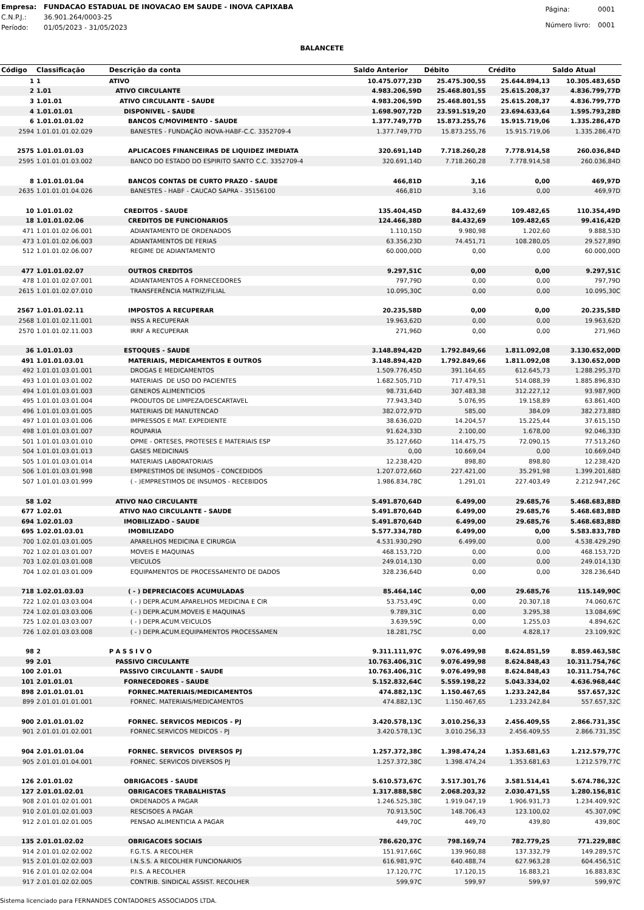| Empresa: | FUNDACAO ESTADUAL DE INOVACAO EM SAUDE - INOVA CAPIXABA |
| C.N.P.J.: | 36.901.264/0003-25 |
| Período: | 01/05/2023 - 31/05/2023 |
| Página: | 0001 |
| Número livro: | 0001 |
BALANCETE
| Código | Classificação | Descrição da conta | Saldo Anterior | Débito | Crédito | Saldo Atual |
| --- | --- | --- | --- | --- | --- | --- |
| 1 | 1 | ATIVO | 10.475.077,23D | 25.475.300,55 | 25.644.894,13 | 10.305.483,65D |
| 2 | 1.01 | ATIVO CIRCULANTE | 4.983.206,59D | 25.468.801,55 | 25.615.208,37 | 4.836.799,77D |
| 3 | 1.01.01 | ATIVO CIRCULANTE - SAUDE | 4.983.206,59D | 25.468.801,55 | 25.615.208,37 | 4.836.799,77D |
| 4 | 1.01.01.01 | DISPONIVEL - SAUDE | 1.698.907,72D | 23.591.519,20 | 23.694.633,64 | 1.595.793,28D |
| 6 | 1.01.01.01.02 | BANCOS C/MOVIMENTO - SAUDE | 1.377.749,77D | 15.873.255,76 | 15.915.719,06 | 1.335.286,47D |
| 2594 | 1.01.01.01.02.029 | BANESTES - FUNDAÇÃO iNOVA-HABF-C.C. 3352709-4 | 1.377.749,77D | 15.873.255,76 | 15.915.719,06 | 1.335.286,47D |
| 2575 | 1.01.01.01.03 | APLICACOES FINANCEIRAS DE LIQUIDEZ IMEDIATA | 320.691,14D | 7.718.260,28 | 7.778.914,58 | 260.036,84D |
| 2595 | 1.01.01.01.03.002 | BANCO DO ESTADO DO ESPIRITO SANTO C.C. 3352709-4 | 320.691,14D | 7.718.260,28 | 7.778.914,58 | 260.036,84D |
| 8 | 1.01.01.01.04 | BANCOS CONTAS DE CURTO PRAZO - SAUDE | 466,81D | 3,16 | 0,00 | 469,97D |
| 2635 | 1.01.01.01.04.026 | BANESTES - HABF - CAUCAO SAPRA - 35156100 | 466,81D | 3,16 | 0,00 | 469,97D |
| 10 | 1.01.01.02 | CREDITOS - SAUDE | 135.404,45D | 84.432,69 | 109.482,65 | 110.354,49D |
| 18 | 1.01.01.02.06 | CREDITOS DE FUNCIONARIOS | 124.466,38D | 84.432,69 | 109.482,65 | 99.416,42D |
| 471 | 1.01.01.02.06.001 | ADIANTAMENTO DE ORDENADOS | 1.110,15D | 9.980,98 | 1.202,60 | 9.888,53D |
| 473 | 1.01.01.02.06.003 | ADIANTAMENTOS DE FERIAS | 63.356,23D | 74.451,71 | 108.280,05 | 29.527,89D |
| 512 | 1.01.01.02.06.007 | REGIME DE ADIANTAMENTO | 60.000,00D | 0,00 | 0,00 | 60.000,00D |
| 477 | 1.01.01.02.07 | OUTROS CREDITOS | 9.297,51C | 0,00 | 0,00 | 9.297,51C |
| 478 | 1.01.01.02.07.001 | ADIANTAMENTOS A FORNECEDORES | 797,79D | 0,00 | 0,00 | 797,79D |
| 2615 | 1.01.01.02.07.010 | TRANSFERÊNCIA MATRIZ/FILIAL | 10.095,30C | 0,00 | 0,00 | 10.095,30C |
| 2567 | 1.01.01.02.11 | IMPOSTOS A RECUPERAR | 20.235,58D | 0,00 | 0,00 | 20.235,58D |
| 2568 | 1.01.01.02.11.001 | INSS A RECUPERAR | 19.963,62D | 0,00 | 0,00 | 19.963,62D |
| 2570 | 1.01.01.02.11.003 | IRRF A RECUPERAR | 271,96D | 0,00 | 0,00 | 271,96D |
| 36 | 1.01.01.03 | ESTOQUES - SAUDE | 3.148.894,42D | 1.792.849,66 | 1.811.092,08 | 3.130.652,00D |
| 491 | 1.01.01.03.01 | MATERIAIS, MEDICAMENTOS E OUTROS | 3.148.894,42D | 1.792.849,66 | 1.811.092,08 | 3.130.652,00D |
| 492 | 1.01.01.03.01.001 | DROGAS E MEDICAMENTOS | 1.509.776,45D | 391.164,65 | 612.645,73 | 1.288.295,37D |
| 493 | 1.01.01.03.01.002 | MATERIAIS DE USO DO PACIENTES | 1.682.505,71D | 717.479,51 | 514.088,39 | 1.885.896,83D |
| 494 | 1.01.01.03.01.003 | GENEROS ALIMENTICIOS | 98.731,64D | 307.483,38 | 312.227,12 | 93.987,90D |
| 495 | 1.01.01.03.01.004 | PRODUTOS DE LIMPEZA/DESCARTAVEL | 77.943,34D | 5.076,95 | 19.158,89 | 63.861,40D |
| 496 | 1.01.01.03.01.005 | MATERIAIS DE MANUTENCAO | 382.072,97D | 585,00 | 384,09 | 382.273,88D |
| 497 | 1.01.01.03.01.006 | IMPRESSOS E MAT. EXPEDIENTE | 38.636,02D | 14.204,57 | 15.225,44 | 37.615,15D |
| 498 | 1.01.01.03.01.007 | ROUPARIA | 91.624,33D | 2.100,00 | 1.678,00 | 92.046,33D |
| 501 | 1.01.01.03.01.010 | OPME - ORTESES, PROTESES E MATERIAIS ESP | 35.127,66D | 114.475,75 | 72.090,15 | 77.513,26D |
| 504 | 1.01.01.03.01.013 | GASES MEDICINAIS | 0,00 | 10.669,04 | 0,00 | 10.669,04D |
| 505 | 1.01.01.03.01.014 | MATERIAIS LABORATORIAIS | 12.238,42D | 898,80 | 898,80 | 12.238,42D |
| 506 | 1.01.01.03.01.998 | EMPRESTIMOS DE INSUMOS - CONCEDIDOS | 1.207.072,66D | 227.421,00 | 35.291,98 | 1.399.201,68D |
| 507 | 1.01.01.03.01.999 | ( - )EMPRESTIMOS DE INSUMOS - RECEBIDOS | 1.986.834,78C | 1.291,01 | 227.403,49 | 2.212.947,26C |
| 58 | 1.02 | ATIVO NAO CIRCULANTE | 5.491.870,64D | 6.499,00 | 29.685,76 | 5.468.683,88D |
| 677 | 1.02.01 | ATIVO NAO CIRCULANTE - SAUDE | 5.491.870,64D | 6.499,00 | 29.685,76 | 5.468.683,88D |
| 694 | 1.02.01.03 | IMOBILIZADO - SAUDE | 5.491.870,64D | 6.499,00 | 29.685,76 | 5.468.683,88D |
| 695 | 1.02.01.03.01 | IMOBILIZADO | 5.577.334,78D | 6.499,00 | 0,00 | 5.583.833,78D |
| 700 | 1.02.01.03.01.005 | APARELHOS MEDICINA E CIRURGIA | 4.531.930,29D | 6.499,00 | 0,00 | 4.538.429,29D |
| 702 | 1.02.01.03.01.007 | MOVEIS E MAQUINAS | 468.153,72D | 0,00 | 0,00 | 468.153,72D |
| 703 | 1.02.01.03.01.008 | VEICULOS | 249.014,13D | 0,00 | 0,00 | 249.014,13D |
| 704 | 1.02.01.03.01.009 | EQUIPAMENTOS DE PROCESSAMENTO DE DADOS | 328.236,64D | 0,00 | 0,00 | 328.236,64D |
| 718 | 1.02.01.03.03 | ( - ) DEPRECIACOES ACUMULADAS | 85.464,14C | 0,00 | 29.685,76 | 115.149,90C |
| 722 | 1.02.01.03.03.004 | ( - ) DEPR.ACUM.APARELHOS MEDICINA E CIR | 53.753,49C | 0,00 | 20.307,18 | 74.060,67C |
| 724 | 1.02.01.03.03.006 | ( - ) DEPR.ACUM.MOVEIS E MAQUINAS | 9.789,31C | 0,00 | 3.295,38 | 13.084,69C |
| 725 | 1.02.01.03.03.007 | ( - ) DEPR.ACUM.VEICULOS | 3.639,59C | 0,00 | 1.255,03 | 4.894,62C |
| 726 | 1.02.01.03.03.008 | ( - ) DEPR.ACUM.EQUIPAMENTOS PROCESSAMEN | 18.281,75C | 0,00 | 4.828,17 | 23.109,92C |
| 98 | 2 | P A S S I V O | 9.311.111,97C | 9.076.499,98 | 8.624.851,59 | 8.859.463,58C |
| 99 | 2.01 | PASSIVO CIRCULANTE | 10.763.406,31C | 9.076.499,98 | 8.624.848,43 | 10.311.754,76C |
| 100 | 2.01.01 | PASSIVO CIRCULANTE - SAUDE | 10.763.406,31C | 9.076.499,98 | 8.624.848,43 | 10.311.754,76C |
| 101 | 2.01.01.01 | FORNECEDORES - SAUDE | 5.152.832,64C | 5.559.198,22 | 5.043.334,02 | 4.636.968,44C |
| 898 | 2.01.01.01.01 | FORNEC.MATERIAIS/MEDICAMENTOS | 474.882,13C | 1.150.467,65 | 1.233.242,84 | 557.657,32C |
| 899 | 2.01.01.01.01.001 | FORNEC. MATERIAIS/MEDICAMENTOS | 474.882,13C | 1.150.467,65 | 1.233.242,84 | 557.657,32C |
| 900 | 2.01.01.01.02 | FORNEC. SERVICOS MEDICOS - PJ | 3.420.578,13C | 3.010.256,33 | 2.456.409,55 | 2.866.731,35C |
| 901 | 2.01.01.01.02.001 | FORNEC.SERVICOS MEDICOS - PJ | 3.420.578,13C | 3.010.256,33 | 2.456.409,55 | 2.866.731,35C |
| 904 | 2.01.01.01.04 | FORNEC. SERVICOS DIVERSOS PJ | 1.257.372,38C | 1.398.474,24 | 1.353.681,63 | 1.212.579,77C |
| 905 | 2.01.01.01.04.001 | FORNEC. SERVICOS DIVERSOS PJ | 1.257.372,38C | 1.398.474,24 | 1.353.681,63 | 1.212.579,77C |
| 126 | 2.01.01.02 | OBRIGACOES - SAUDE | 5.610.573,67C | 3.517.301,76 | 3.581.514,41 | 5.674.786,32C |
| 127 | 2.01.01.02.01 | OBRIGACOES TRABALHISTAS | 1.317.888,58C | 2.068.203,32 | 2.030.471,55 | 1.280.156,81C |
| 908 | 2.01.01.02.01.001 | ORDENADOS A PAGAR | 1.246.525,38C | 1.919.047,19 | 1.906.931,73 | 1.234.409,92C |
| 910 | 2.01.01.02.01.003 | RESCISOES A PAGAR | 70.913,50C | 148.706,43 | 123.100,02 | 45.307,09C |
| 912 | 2.01.01.02.01.005 | PENSAO ALIMENTICIA A PAGAR | 449,70C | 449,70 | 439,80 | 439,80C |
| 135 | 2.01.01.02.02 | OBRIGACOES SOCIAIS | 786.620,37C | 798.169,74 | 782.779,25 | 771.229,88C |
| 914 | 2.01.01.02.02.002 | F.G.T.S. A RECOLHER | 151.917,66C | 139.960,88 | 137.332,79 | 149.289,57C |
| 915 | 2.01.01.02.02.003 | I.N.S.S. A RECOLHER FUNCIONARIOS | 616.981,97C | 640.488,74 | 627.963,28 | 604.456,51C |
| 916 | 2.01.01.02.02.004 | P.I.S. A RECOLHER | 17.120,77C | 17.120,15 | 16.883,21 | 16.883,83C |
| 917 | 2.01.01.02.02.005 | CONTRIB. SINDICAL ASSIST. RECOLHER | 599,97C | 599,97 | 599,97 | 599,97C |
Sistema licenciado para FERNANDES CONTADORES ASSOCIADOS LTDA.